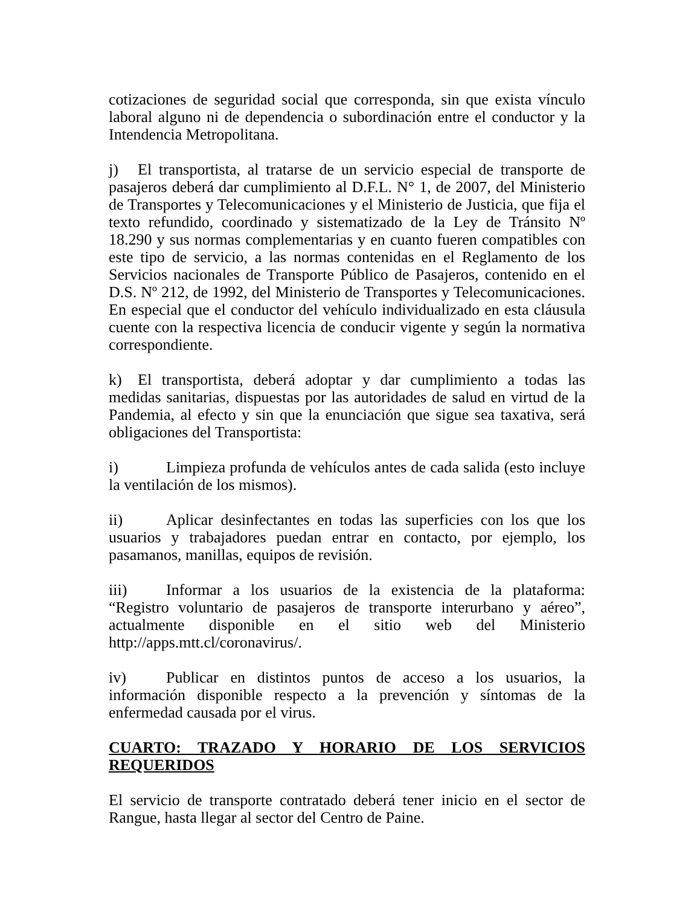cotizaciones de seguridad social que corresponda, sin que exista vínculo laboral alguno ni de dependencia o subordinación entre el conductor y la Intendencia Metropolitana.
j) El transportista, al tratarse de un servicio especial de transporte de pasajeros deberá dar cumplimiento al D.F.L. N° 1, de 2007, del Ministerio de Transportes y Telecomunicaciones y el Ministerio de Justicia, que fija el texto refundido, coordinado y sistematizado de la Ley de Tránsito Nº 18.290 y sus normas complementarias y en cuanto fueren compatibles con este tipo de servicio, a las normas contenidas en el Reglamento de los Servicios nacionales de Transporte Público de Pasajeros, contenido en el D.S. Nº 212, de 1992, del Ministerio de Transportes y Telecomunicaciones. En especial que el conductor del vehículo individualizado en esta cláusula cuente con la respectiva licencia de conducir vigente y según la normativa correspondiente.
k) El transportista, deberá adoptar y dar cumplimiento a todas las medidas sanitarias, dispuestas por las autoridades de salud en virtud de la Pandemia, al efecto y sin que la enunciación que sigue sea taxativa, será obligaciones del Transportista:
i) Limpieza profunda de vehículos antes de cada salida (esto incluye la ventilación de los mismos).
ii) Aplicar desinfectantes en todas las superficies con los que los usuarios y trabajadores puedan entrar en contacto, por ejemplo, los pasamanos, manillas, equipos de revisión.
iii) Informar a los usuarios de la existencia de la plataforma: “Registro voluntario de pasajeros de transporte interurbano y aéreo”, actualmente disponible en el sitio web del Ministerio http://apps.mtt.cl/coronavirus/.
iv) Publicar en distintos puntos de acceso a los usuarios, la información disponible respecto a la prevención y síntomas de la enfermedad causada por el virus.
CUARTO: TRAZADO Y HORARIO DE LOS SERVICIOS REQUERIDOS
El servicio de transporte contratado deberá tener inicio en el sector de Rangue, hasta llegar al sector del Centro de Paine.